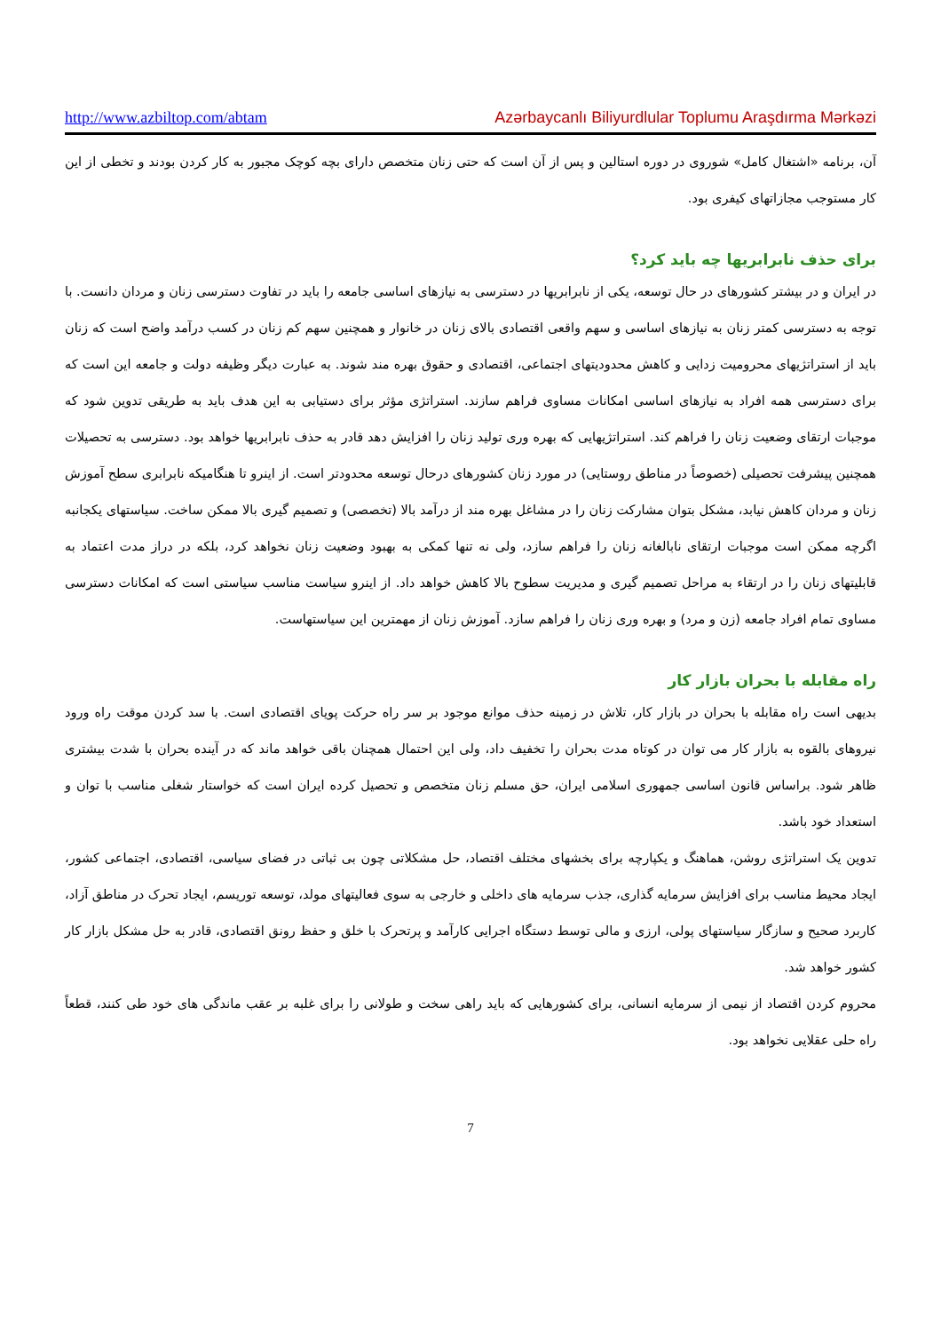http://www.azbiltop.com/abtam Azərbaycanlı Biliyurdlular Toplumu Araşdırma Mərkəzi
آن، برنامه «اشتغال کامل» شوروی در دوره استالین و پس از آن است که حتی زنان متخصص دارای بچه کوچک مجبور به کار کردن بودند و تخطی از این کار مستوجب مجازاتهای کیفری بود.
برای حذف نابرابریها چه باید کرد؟
در ایران و در بیشتر کشورهای در حال توسعه، یکی از نابرابریها در دسترسی به نیازهای اساسی جامعه را باید در تفاوت دسترسی زنان و مردان دانست. با توجه به دسترسی کمتر زنان به نیازهای اساسی و سهم واقعی اقتصادی بالای زنان در خانوار و همچنین سهم کم زنان در کسب درآمد واضح است که زنان باید از استراتژیهای محرومیت زدایی و کاهش محدودیتهای اجتماعی، اقتصادی و حقوق بهره مند شوند. به عبارت دیگر وظیفه دولت و جامعه این است که برای دسترسی همه افراد به نیازهای اساسی امکانات مساوی فراهم سازند. استراتژی مؤثر برای دستیابی به این هدف باید به طریقی تدوین شود که موجبات ارتقای وضعیت زنان را فراهم کند. استراتژیهایی که بهره وری تولید زنان را افزایش دهد قادر به حذف نابرابریها خواهد بود. دسترسی به تحصیلات همچنین پیشرفت تحصیلی (خصوصاً در مناطق روستایی) در مورد زنان کشورهای درحال توسعه محدودتر است. از اینرو تا هنگامیکه نابرابری سطح آموزش زنان و مردان کاهش نیابد، مشکل بتوان مشارکت زنان را در مشاغل بهره مند از درآمد بالا (تخصصی) و تصمیم گیری بالا ممکن ساخت. سیاستهای یکجانبه اگرچه ممکن است موجبات ارتقای نابالغانه زنان را فراهم سازد، ولی نه تنها کمکی به بهبود وضعیت زنان نخواهد کرد، بلکه در دراز مدت اعتماد به قابلیتهای زنان را در ارتقاء به مراحل تصمیم گیری و مدیریت سطوح بالا کاهش خواهد داد. از اینرو سیاست مناسب سیاستی است که امکانات دسترسی مساوی تمام افراد جامعه (زن و مرد) و بهره وری زنان را فراهم سازد. آموزش زنان از مهمترین این سیاستهاست.
راه مقابله با بحران بازار کار
بدیهی است راه مقابله با بحران در بازار کار، تلاش در زمینه حذف موانع موجود بر سر راه حرکت پویای اقتصادی است. با سد کردن موقت راه ورود نیروهای بالقوه به بازار کار می توان در کوتاه مدت بحران را تخفیف داد، ولی این احتمال همچنان باقی خواهد ماند که در آینده بحران با شدت بیشتری ظاهر شود. براساس قانون اساسی جمهوری اسلامی ایران، حق مسلم زنان متخصص و تحصیل کرده ایران است که خواستار شغلی مناسب با توان و استعداد خود باشد.
تدوین یک استراتژی روشن، هماهنگ و یکپارچه برای بخشهای مختلف اقتصاد، حل مشکلاتی چون بی ثباتی در فضای سیاسی، اقتصادی، اجتماعی کشور، ایجاد محیط مناسب برای افزایش سرمایه گذاری، جذب سرمایه های داخلی و خارجی به سوی فعالیتهای مولد، توسعه توریسم، ایجاد تحرک در مناطق آزاد، کاربرد صحیح و سازگار سیاستهای پولی، ارزی و مالی توسط دستگاه اجرایی کارآمد و پرتحرک با خلق و حفظ رونق اقتصادی، قادر به حل مشکل بازار کار کشور خواهد شد.
محروم کردن اقتصاد از نیمی از سرمایه انسانی، برای کشورهایی که باید راهی سخت و طولانی را برای غلبه بر عقب ماندگی های خود طی کنند، قطعاً راه حلی عقلایی نخواهد بود.
7